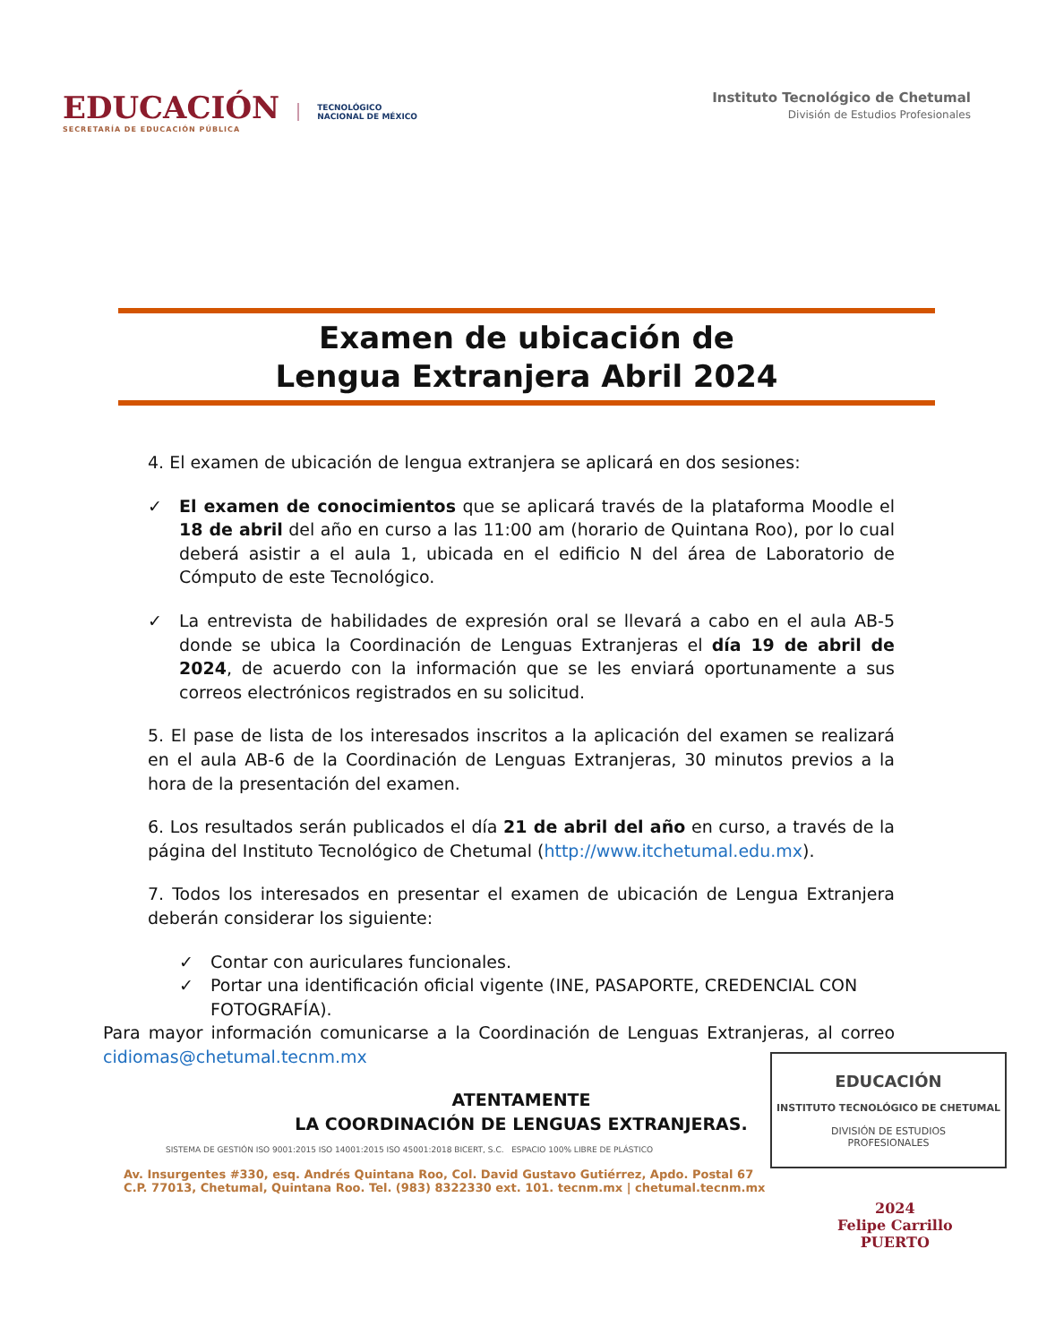EDUCACIÓN
SECRETARÍA DE EDUCACIÓN PÚBLICA
TECNOLÓGICO
NACIONAL DE MÉXICO
Instituto Tecnológico de Chetumal
División de Estudios Profesionales
Examen de ubicación de
Lengua Extranjera Abril 2024
4. El examen de ubicación de lengua extranjera se aplicará en dos sesiones:
✓ El examen de conocimientos que se aplicará través de la plataforma Moodle el 18 de abril del año en curso a las 11:00 am (horario de Quintana Roo), por lo cual deberá asistir a el aula 1, ubicada en el edificio N del área de Laboratorio de Cómputo de este Tecnológico.
✓ La entrevista de habilidades de expresión oral se llevará a cabo en el aula AB-5 donde se ubica la Coordinación de Lenguas Extranjeras el día 19 de abril de 2024, de acuerdo con la información que se les enviará oportunamente a sus correos electrónicos registrados en su solicitud.
5. El pase de lista de los interesados inscritos a la aplicación del examen se realizará en el aula AB-6 de la Coordinación de Lenguas Extranjeras, 30 minutos previos a la hora de la presentación del examen.
6. Los resultados serán publicados el día 21 de abril del año en curso, a través de la página del Instituto Tecnológico de Chetumal (http://www.itchetumal.edu.mx).
7. Todos los interesados en presentar el examen de ubicación de Lengua Extranjera deberán considerar los siguiente:
✓ Contar con auriculares funcionales.
✓ Portar una identificación oficial vigente (INE, PASAPORTE, CREDENCIAL CON FOTOGRAFÍA).
Para mayor información comunicarse a la Coordinación de Lenguas Extranjeras, al correo cidiomas@chetumal.tecnm.mx
ATENTAMENTE
LA COORDINACIÓN DE LENGUAS EXTRANJERAS.
SISTEMA DE GESTIÓN ISO 9001:2015 ISO 14001:2015 ISO 45001:2018 BICERT, S.C. ESPACIO 100% LIBRE DE PLÁSTICO
Av. Insurgentes #330, esq. Andrés Quintana Roo, Col. David Gustavo Gutiérrez, Apdo. Postal 67 C.P. 77013, Chetumal, Quintana Roo. Tel. (983) 8322330 ext. 101. tecnm.mx | chetumal.tecnm.mx
EDUCACIÓN
INSTITUTO TECNOLÓGICO DE CHETUMAL
DIVISIÓN DE ESTUDIOS
PROFESIONALES
2024
Felipe Carrillo
PUERTO